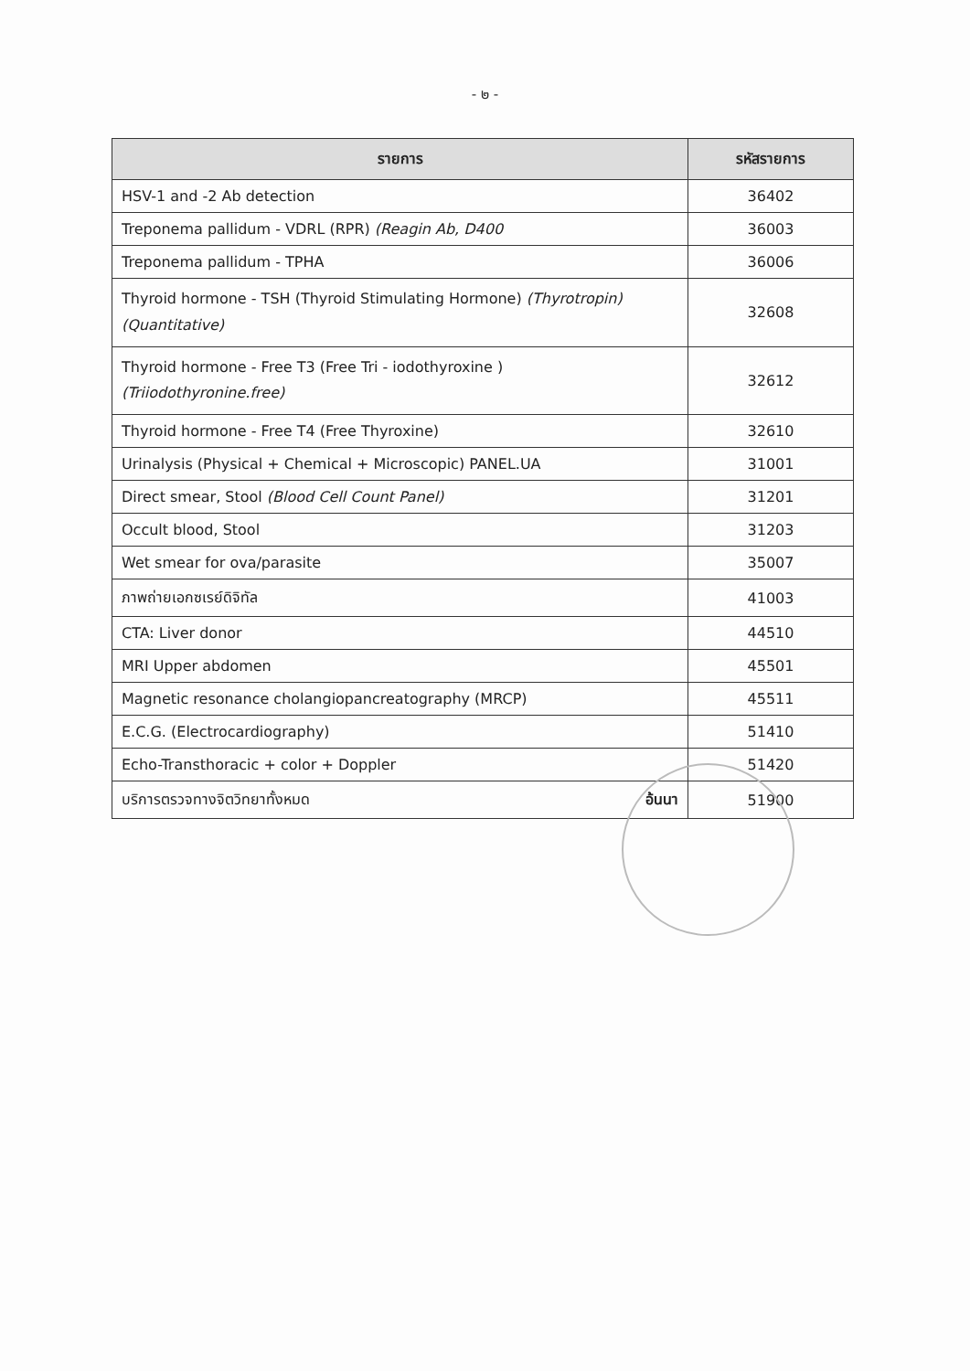- ๒ -
| รายการ | รหัสรายการ |
| --- | --- |
| HSV-1 and -2 Ab detection | 36402 |
| Treponema pallidum - VDRL (RPR) (Reagin Ab, D400 | 36003 |
| Treponema pallidum - TPHA | 36006 |
| Thyroid hormone - TSH (Thyroid Stimulating Hormone) (Thyrotropin) (Quantitative) | 32608 |
| Thyroid hormone - Free T3 (Free Tri - iodothyroxine ) (Triiodothyronine.free) | 32612 |
| Thyroid hormone - Free T4 (Free Thyroxine) | 32610 |
| Urinalysis (Physical + Chemical + Microscopic) PANEL.UA | 31001 |
| Direct smear, Stool (Blood Cell Count Panel) | 31201 |
| Occult blood, Stool | 31203 |
| Wet smear for ova/parasite | 35007 |
| ภาพถ่ายเอกซเรย์ดิจิทัล | 41003 |
| CTA: Liver donor | 44510 |
| MRI Upper abdomen | 45501 |
| Magnetic resonance cholangiopancreatography (MRCP) | 45511 |
| E.C.G. (Electrocardiography) | 51410 |
| Echo-Transthoracic + color + Doppler | 51420 |
| บริการตรวจทางจิตวิทยาทั้งหมด อ้นนา | 51900 |